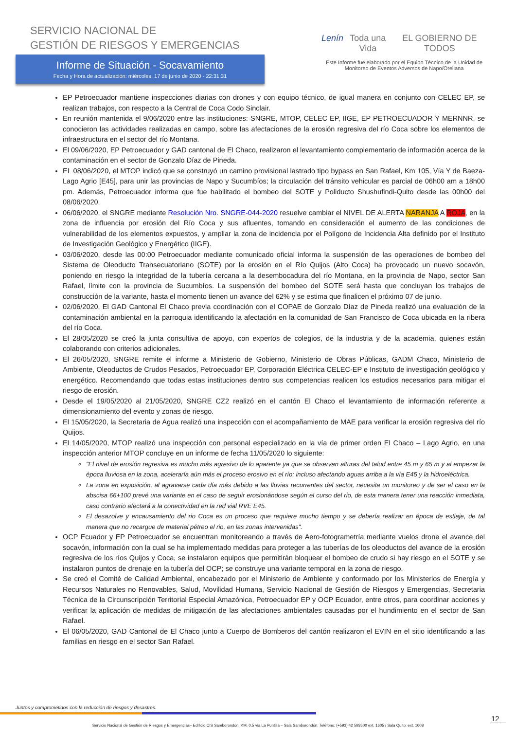SERVICIO NACIONAL DE
GESTIÓN DE RIESGOS Y EMERGENCIAS
Informe de Situación - Socavamiento
Fecha y Hora de actualización: miércoles, 17 de junio de 2020 - 22:31:31
Lenín Toda una Vida EL GOBIERNO DE TODOS
Este Informe fue elaborado por el Equipo Técnico de la Unidad de Monitoreo de Eventos Adversos de Napo/Orellana
EP Petroecuador mantiene inspecciones diarias con drones y con equipo técnico, de igual manera en conjunto con CELEC EP, se realizan trabajos, con respecto a la Central de Coca Codo Sinclair.
En reunión mantenida el 9/06/2020 entre las instituciones: SNGRE, MTOP, CELEC EP, IIGE, EP PETROECUADOR Y MERNNR, se conocieron las actividades realizadas en campo, sobre las afectaciones de la erosión regresiva del río Coca sobre los elementos de infraestructura en el sector del río Montana.
El 09/06/2020, EP Petroecuador y GAD cantonal de El Chaco, realizaron el levantamiento complementario de información acerca de la contaminación en el sector de Gonzalo Díaz de Pineda.
EL 08/06/2020, el MTOP indicó que se construyó un camino provisional lastrado tipo bypass en San Rafael, Km 105, Vía Y de Baeza-Lago Agrio [E45], para unir las provincias de Napo y Sucumbíos; la circulación del tránsito vehicular es parcial de 06h00 am a 18h00 pm. Además, Petroecuador informa que fue habilitado el bombeo del SOTE y Poliducto Shushufindi-Quito desde las 00h00 del 08/06/2020.
06/06/2020, el SNGRE mediante Resolución Nro. SNGRE-044-2020 resuelve cambiar el NIVEL DE ALERTA NARANJA A ROJA, en la zona de influencia por erosión del Río Coca y sus afluentes, tomando en consideración el aumento de las condiciones de vulnerabilidad de los elementos expuestos, y ampliar la zona de incidencia por el Polígono de Incidencia Alta definido por el Instituto de Investigación Geológico y Energético (IIGE).
03/06/2020, desde las 00:00 Petroecuador mediante comunicado oficial informa la suspensión de las operaciones de bombeo del Sistema de Oleoducto Transecuatoriano (SOTE) por la erosión en el Río Quijos (Alto Coca) ha provocado un nuevo socavón, poniendo en riesgo la integridad de la tubería cercana a la desembocadura del río Montana, en la provincia de Napo, sector San Rafael, límite con la provincia de Sucumbíos. La suspensión del bombeo del SOTE será hasta que concluyan los trabajos de construcción de la variante, hasta el momento tienen un avance del 62% y se estima que finalicen el próximo 07 de junio.
02/06/2020, El GAD Cantonal El Chaco previa coordinación con el COPAE de Gonzalo Díaz de Pineda realizó una evaluación de la contaminación ambiental en la parroquia identificando la afectación en la comunidad de San Francisco de Coca ubicada en la ribera del río Coca.
El 28/05/2020 se creó la junta consultiva de apoyo, con expertos de colegios, de la industria y de la academia, quienes están colaborando con criterios adicionales.
El 26/05/2020, SNGRE remite el informe a Ministerio de Gobierno, Ministerio de Obras Públicas, GADM Chaco, Ministerio de Ambiente, Oleoductos de Crudos Pesados, Petroecuador EP, Corporación Eléctrica CELEC-EP e Instituto de investigación geológico y energético. Recomendando que todas estas instituciones dentro sus competencias realicen los estudios necesarios para mitigar el riesgo de erosión.
Desde el 19/05/2020 al 21/05/2020, SNGRE CZ2 realizó en el cantón El Chaco el levantamiento de información referente a dimensionamiento del evento y zonas de riesgo.
El 15/05/2020, la Secretaria de Agua realizó una inspección con el acompañamiento de MAE para verificar la erosión regresiva del río Quijos.
El 14/05/2020, MTOP realizó una inspección con personal especializado en la vía de primer orden El Chaco – Lago Agrio, en una inspección anterior MTOP concluye en un informe de fecha 11/05/2020 lo siguiente:
"El nivel de erosión regresiva es mucho más agresivo de lo aparente ya que se observan alturas del talud entre 45 m y 65 m y al empezar la época lluviosa en la zona, aceleraría aún más el proceso erosivo en el río; incluso afectando aguas arriba a la vía E45 y la hidroeléctrica.
La zona en exposición, al agravarse cada día más debido a las lluvias recurrentes del sector, necesita un monitoreo y de ser el caso en la abscisa 66+100 prevé una variante en el caso de seguir erosionándose según el curso del rio, de esta manera tener una reacción inmediata, caso contrario afectará a la conectividad en la red vial RVE E45.
El desazolve y encausamiento del rio Coca es un proceso que requiere mucho tiempo y se debería realizar en época de estiaje, de tal manera que no recargue de material pétreo el rio, en las zonas intervenidas".
OCP Ecuador y EP Petroecuador se encuentran monitoreando a través de Aero-fotogrametría mediante vuelos drone el avance del socavón, información con la cual se ha implementado medidas para proteger a las tuberías de los oleoductos del avance de la erosión regresiva de los ríos Quijos y Coca, se instalaron equipos que permitirán bloquear el bombeo de crudo si hay riesgo en el SOTE y se instalaron puntos de drenaje en la tubería del OCP; se construye una variante temporal en la zona de riesgo.
Se creó el Comité de Calidad Ambiental, encabezado por el Ministerio de Ambiente y conformado por los Ministerios de Energía y Recursos Naturales no Renovables, Salud, Movilidad Humana, Servicio Nacional de Gestión de Riesgos y Emergencias, Secretaria Técnica de la Circunscripción Territorial Especial Amazónica, Petroecuador EP y OCP Ecuador, entre otros, para coordinar acciones y verificar la aplicación de medidas de mitigación de las afectaciones ambientales causadas por el hundimiento en el sector de San Rafael.
El 06/05/2020, GAD Cantonal de El Chaco junto a Cuerpo de Bomberos del cantón realizaron el EVIN en el sitio identificando a las familias en riesgo en el sector San Rafael.
Juntos y comprometidos con la reducción de riesgos y desastres.
12
Servicio Nacional de Gestión de Riesgos y Emergencias– Edificio CIS Samborondón, KM. 0,5 vía La Puntilla – Sala Samborondón. Teléfono: (+593) 42 593500 ext. 1605 / Sala Quito: ext. 1608